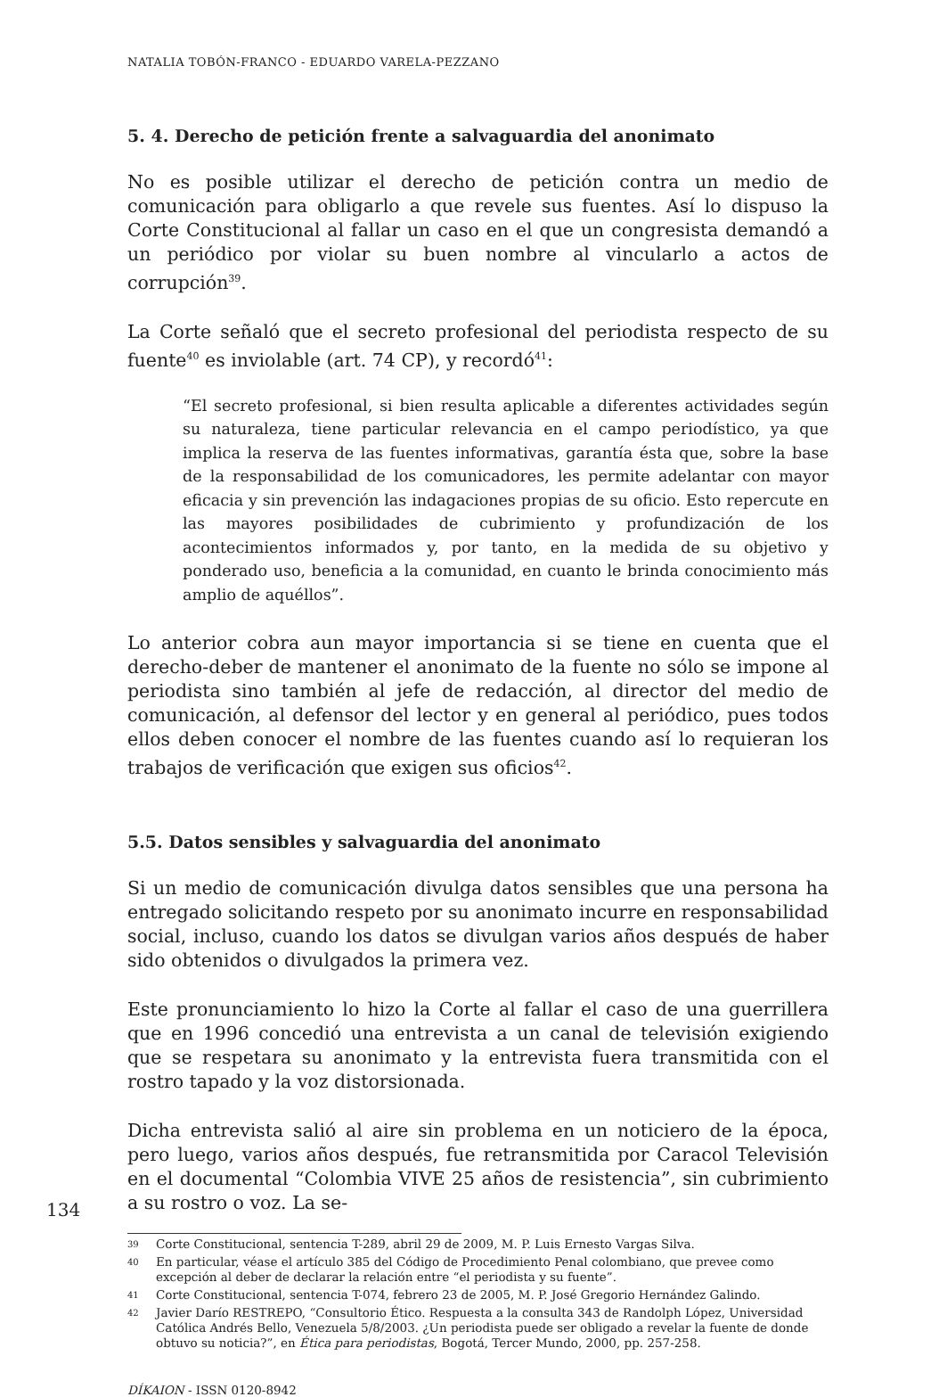NATALIA TOBÓN-FRANCO - EDUARDO VARELA-PEZZANO
5. 4. Derecho de petición frente a salvaguardia del anonimato
No es posible utilizar el derecho de petición contra un medio de comunicación para obligarlo a que revele sus fuentes. Así lo dispuso la Corte Constitucional al fallar un caso en el que un congresista demandó a un periódico por violar su buen nombre al vincularlo a actos de corrupción<sup>39</sup>.
La Corte señaló que el secreto profesional del periodista respecto de su fuente<sup>40</sup> es inviolable (art. 74 CP), y recordó<sup>41</sup>:
“El secreto profesional, si bien resulta aplicable a diferentes actividades según su naturaleza, tiene particular relevancia en el campo periodístico, ya que implica la reserva de las fuentes informativas, garantía ésta que, sobre la base de la responsabilidad de los comunicadores, les permite adelantar con mayor eficacia y sin prevención las indagaciones propias de su oficio. Esto repercute en las mayores posibilidades de cubrimiento y profundización de los acontecimientos informados y, por tanto, en la medida de su objetivo y ponderado uso, beneficia a la comunidad, en cuanto le brinda conocimiento más amplio de aquéllos”.
Lo anterior cobra aun mayor importancia si se tiene en cuenta que el derecho-deber de mantener el anonimato de la fuente no sólo se impone al periodista sino también al jefe de redacción, al director del medio de comunicación, al defensor del lector y en general al periódico, pues todos ellos deben conocer el nombre de las fuentes cuando así lo requieran los trabajos de verificación que exigen sus oficios<sup>42</sup>.
5.5. Datos sensibles y salvaguardia del anonimato
Si un medio de comunicación divulga datos sensibles que una persona ha entregado solicitando respeto por su anonimato incurre en responsabilidad social, incluso, cuando los datos se divulgan varios años después de haber sido obtenidos o divulgados la primera vez.
Este pronunciamiento lo hizo la Corte al fallar el caso de una guerrillera que en 1996 concedió una entrevista a un canal de televisión exigiendo que se respetara su anonimato y la entrevista fuera transmitida con el rostro tapado y la voz distorsionada.
Dicha entrevista salió al aire sin problema en un noticiero de la época, pero luego, varios años después, fue retransmitida por Caracol Televisión en el documental “Colombia VIVE 25 años de resistencia”, sin cubrimiento a su rostro o voz. La se-
39 Corte Constitucional, sentencia T-289, abril 29 de 2009, M. P. Luis Ernesto Vargas Silva.
40 En particular, véase el artículo 385 del Código de Procedimiento Penal colombiano, que prevee como excepción al deber de declarar la relación entre “el periodista y su fuente”.
41 Corte Constitucional, sentencia T-074, febrero 23 de 2005, M. P. José Gregorio Hernández Galindo.
42 Javier Darío RESTREPO, “Consultorio Ético. Respuesta a la consulta 343 de Randolph López, Universidad Católica Andrés Bello, Venezuela 5/8/2003. ¿Un periodista puede ser obligado a revelar la fuente de donde obtuvo su noticia?”, en Ética para periodistas, Bogotá, Tercer Mundo, 2000, pp. 257-258.
DÍKAION - ISSN 0120-8942
134